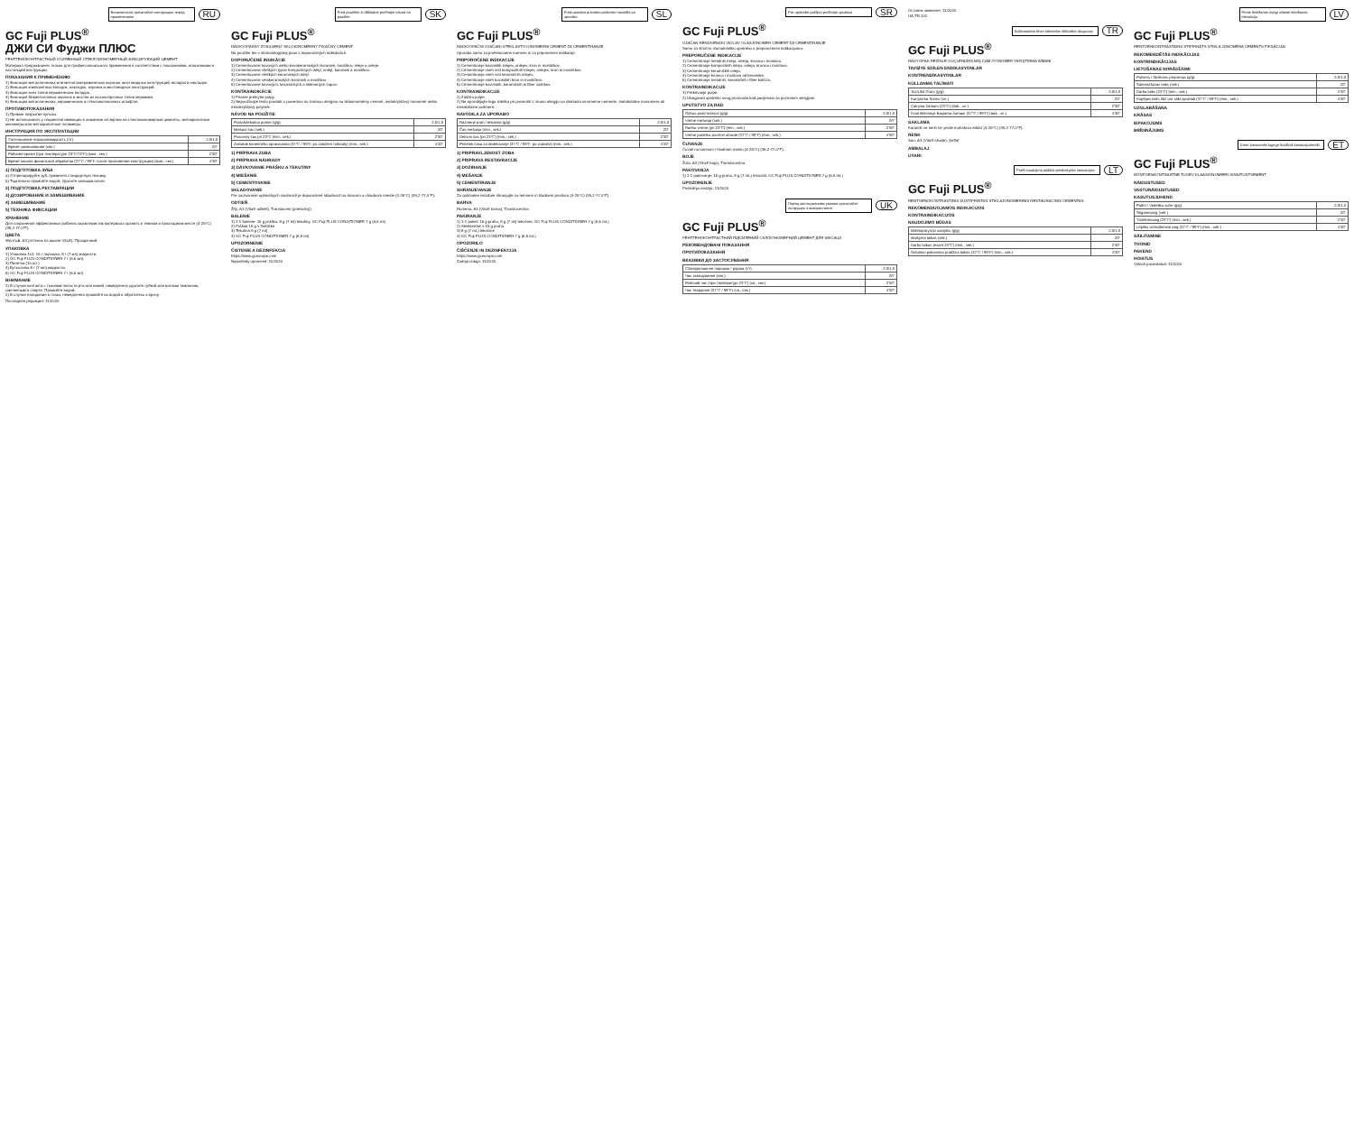Внимательно прочитайте инструкцию перед применением
RU
GC Fuji PLUS<sup>®</sup>
ДЖИ СИ Фуджи ПЛЮС
РЕНТГЕНОКОНТРАСТНЫЙ УСИЛЕННЫЙ СТЕКЛОИОНОМЕРНЫЙ ФИКСИРУЮЩИЙ ЦЕМЕНТ
Материал предназначен только для профессионального применения в соответствии с показаниями, описанными в настоящей инструкции.
ПОКАЗАНИЯ К ПРИМЕНЕНИЮ
1) Фиксация металлических или металлокерамических коронок, мостовидных конструкций, вкладок и накладок.
2) Фиксация композитных вкладок, накладок, коронок и мостовидных конструкций.
3) Фиксация всех типов керамических вкладок.
4) Фиксация безметалловых коронок и мостов из высокопрочных типов керамики.
5) Фиксация металлических, керамических и стекловолоконных штифтов.
ПРОТИВОПОКАЗАНИЯ
1) Прямое покрытие пульпы.
2) Не использовать у пациентов имеющих в анамнезе аллергию на стеклоиономерные цементы, метакрилатные мономеры или метакрилатные полимеры.
ИНСТРУКЦИЯ ПО ЭКСПЛУАТАЦИИ
| Соотношение порошок/жидкость (г/г) | 2,0/1,0 |
| Время замешивания (сек.) | 20" |
| Рабочее время (при температуре 23°C/73°F) (мин., сек.) | 2'30" |
| Время начала финальной обработки (37°C / 99°F, после приложения конструкции) (мин., сек.) | 4'30" |
1) ПОДГОТОВКА ЗУБА
a) Отпрепарируйте зуб, применяя стандартную технику.
b) Тщательно промойте водой. Удалите излишки влаги.
2) ПОДГОТОВКА РЕСТАВРАЦИИ
3) ДОЗИРОВАНИЕ И ЗАМЕШИВАНИЕ
4) ЗАМЕШИВАНИЕ
5) ТЕХНИКА ФИКСАЦИИ
ХРАНЕНИЕ
Для сохранения эффективных рабочих характеристик материала хранить в темном и прохладном месте (4-25°C) (39,2-77,0°F).
ЦВЕТА
Желтый, A3 (оттенок по шкале Vita®), Прозрачный
УПАКОВКА
1) Упаковка 1x1: 15 г порошка, 8 г (7 мл) жидкости.
2) GC Fuji PLUS CONDITIONER 7 г (6,5 мл).
3) Пипетка (10 шт.)
4) Бутылочка 8 г (7 мл) жидкости.
5) GC Fuji PLUS CONDITIONER 7 г (6,5 мл)
ВНИМАНИЕ
1) В случае контакта с тканями полости рта или кожей, немедленно удалите губкой или ватным тампоном, смоченным в спирте. Промойте водой.
2) В случае попадания в глаза, немедленно промойте их водой и обратитесь к врачу.
Последняя редакция: 11/2020
Pred použitím si dôkladne prečítajte návod na použitie
SK
GC Fuji PLUS<sup>®</sup>
RÁDIOOPÁKNY ZOSILNENÝ SKLOIONOMÉRNY FIXAČNÝ CEMENT
Na použitie len v stomatologickej praxi v doporučených indikáciách.
DOPORUČENÉ INDIKÁCIE
1) Cementovanie kovových alebo kovokeramických koruniek, mostíkov, inleje a onleje.
2) Cementovanie všetkých typov kompozitných inlejí, onlejí, koruniek a mostíkov.
3) Cementovanie všetkých keramických inlejí.
4) Cementovanie celokeramických koruniek a mostíkov.
5) Cementovanie kovových, keramických a sklenených čapov.
KONTRAINDIKÁCIE
1) Priame prekrytie pulpy.
2) Nepoužívajte tento produkt u pacientov so známou alergiou na skloionomérny cement, metakrylátový monomér alebo metakrylátový polymér.
NÁVOD NA POUŽITIE
| Prášok/tekutina pomer (g/g) | 2,0/1,0 |
| Miešací čas (sek.) | 20" |
| Pracovný čas pri 23°C (min., sek.) | 2'30" |
| Začiatok konečného opracovania (37°C / 99°F, po založení náhrady) (min., sek.) | 4'30" |
1) PRÍPRAVA ZUBA
2) PRÍPRAVA NÁHRADY
3) DÁVKOVANIE PRÁŠKU A TEKUTINY
4) MIEŠANIE
5) CEMENTOVANIE
SKLADOVANIE
Pre zachovanie optimálnych vlastností je doporučené skladovať na tmavom a chladnom mieste (4-25°C) (39,2-77,0°F).
ODTIEŇ
Žltý, A3 (Vita® odtieň), Translucent (priesvitný)
BALENIE
1) 1-1 balenie: 15 g prášku, 8 g (7 ml) tekutiny, GC Fuji PLUS CONDITIONER 7 g (6,5 ml)
2) Prášok 15 g v fľaštičke
3) Tekutina 8 g (7 ml)
4) GC Fuji PLUS CONDITIONER 7 g (6,5 ml)
UPOZORNENIE
ČISTENIE A DEZINFEKCIA
https://www.gceurope.com
Naposledy upravené: 11/2020
Pred uporabo previdno preberite navodila za uporabo
SL
GC Fuji PLUS<sup>®</sup>
RADIOOPAČNI OJAČANI STEKLASTO IONOMERNI CEMENT ZA CEMENTIRANJE
Uporaba samo za profesionalne namene in za priporočene indikacije.
PRIPOROČENE INDIKACIJE
1) Cementiranje kovinskih inlejev, onlejev, kron in mostičkov.
2) Cementiranje vseh vrst kompozitnih inlejev, onlejev, kron in mostičkov.
3) Cementiranje vseh vrst keramičnih inlejev.
4) Cementiranje vseh kovinskih kron in mostičkov.
5) Cementiranje kovinskih, keramičnih in fiber zatičkov.
KONTRAINDIKACIJE
1) Zaščita pulpe.
2) Ne uporabljajte tega izdelka pri pacientih z znano alergijo na steklasto ionomerne cemente, metakrilatne monomere ali metakrilatne polimere.
NAVODILA ZA UPORABO
| Razmerje prah / tekočina (g/g) | 2,0/1,0 |
| Čas mešanja (min., sek.) | 20" |
| Delovni čas (pri 23°C) (min., sek.) | 2'30" |
| Pričetek časa za obdelovanje (37°C / 99°F, po vstavitvi) (min., sek.) | 4'30" |
1) PRIPRAVLJENOST ZOBA
2) PRIPRAVA RESTAVRACIJE
3) DOZIRANJE
4) MEŠANJE
5) CEMENTIRANJE
SHRANJEVANJE
Za optimalne rezultate shranjujte na temnem in hladnem prostoru (4-25°C) (39,2-77,0°F).
BARVA
Rumena, A3 (Vita® barva), Translucentna
PAKIRANJE
1) 1-1 paket: 15 g prahu, 8 g (7 ml) tekočine, GC Fuji PLUS CONDITIONER 7 g (6,5 mL)
2) Stekleničke s 15 g prahu
3) 8 g (7 mL) tekočine
4) GC Fuji PLUS CONDITIONER 7 g (6,5 mL)
OPOZORILO
ČIŠČENJE IN DEZINFEKCIJA
https://www.gceurope.com
Zadnja izdaja: 11/2020
Pre upotrebe pažljivo pročitajte uputstva
SR
GC Fuji PLUS<sup>®</sup>
OJAČAN RENDGENSKI VIDLJIV GLASJONOMER CEMENT ZA CEMENTIRANJE
Samo za stručnu stomatološku upotrebu u preporučenim indikacijama.
PREPORUČENE INDIKACIJE
1) Cementiranje metalnih inleja, onleja, krunica i mostova.
2) Cementiranje kompozitnih inleja, onleja, krunica i mostova.
3) Cementiranje keramičkih inleja.
4) Cementiranje krunica i mostova od keramike.
5) Cementiranje metalnih, keramičkih i fiber kolčića.
KONTRAINDIKACIJE
1) Prekrivanje pulpe.
2) Izbegavati upotrebu ovog proizvoda kod pacijenata sa poznatom alergijom.
UPUTSTVO ZA RAD
| Odnos prah/ tečnost (g/g) | 2,0/1,0 |
| Vreme mešanja (sek.) | 20" |
| Radno vreme (pri 23°C) (min., sek.) | 2'30" |
| Vreme početka završne obrade (37°C / 99°F) (min., sek.) | 4'30" |
ČUVANJE
Čuvati na tamnom i hladnom mestu (4-25°C) (39,2-77,0°F).
BOJE
Žuta, A3 (Vita® boja), Translucentna
PAKOVANJA
1) 1-1 pakovanje: 15 g praha, 8 g (7 mL) tečnosti, GC Fuji PLUS CONDITIONER 7 g (6,5 mL)
UPOZORENJE
Poslednja revizija: 11/2020
Перед застосуванням уважно прочитайте інструкцію з використання
UK
GC Fuji PLUS<sup>®</sup>
РЕНТГЕНОКОНТРАСТНИЙ ПІДСИЛЕНИЙ СКЛОІОНОМЕРНИЙ ЦЕМЕНТ ДЛЯ ФІКСАЦІЇ
РЕКОМЕНДОВАНІ ПОКАЗАННЯ
ПРОТИПОКАЗАННЯ
ВКАЗІВКИ ДО ЗАСТОСУВАННЯ
| Співвідношення порошок / рідина (г/г) | 2,0/1,0 |
| Час замішування (сек.) | 20" |
| Робочий час (при температурі 23°C) (хв., сек.) | 2'30" |
| Час твердіння (37°C / 99°F) (хв., сек.) | 4'30" |
Останнє змінення: 11/2020
UA.TR.101
Kullanmadan önce talimatları dikkatlice okuyunuz
TR
GC Fuji PLUS<sup>®</sup>
RADYOPAK REZİNLE GÜÇLENDİRİLMİŞ CAM İYONOMER YAPIŞTIRMA SİMANI
TAVSİYE EDİLEN ENDİKASYONLAR
KONTRENDİKASYONLAR
KULLANMA TALİMATI
| Toz/Likit Oranı (g/g) | 2,0/1,0 |
| Karıştırma Süresi (sn.) | 20" |
| Çalışma Zamanı (23°C) (dak., sn.) | 2'30" |
| Final Bitirmeye Başlama Zamanı (37°C / 99°F) (dak., sn.) | 4'30" |
SAKLAMA
Karanlık ve serin bir yerde muhafaza ediniz (4-25°C) (39,2-77,0°F).
RENK
Sarı, A3 (Vita® shade), Şeffaf
AMBALAJ
UYARI
Prieš naudojimą atidžiai perskaitykite instrukcijas
LT
GC Fuji PLUS<sup>®</sup>
RENTGENOKONTRASTINIS SUSTIPRINTAS STIKLAJONOMERINIS RESTAURACINIS CEMENTAS
REKOMENDUOJAMOS INDIKACIJOS
KONTRAINDIKACIJOS
NAUDOJIMO BŪDAS
| Miltelių/skysčio santykis (g/g) | 2,0/1,0 |
| Maišymo laikas (sek.) | 20" |
| Darbo laikas (esant 23°C) (min., sek.) | 2'30" |
| Galutinio poliravimo pradžios laikas (37°C / 99°F) (min., sek.) | 4'30" |
Pirms lietošanas rūpīgi izlasiet lietošanas instrukciju
LV
GC Fuji PLUS<sup>®</sup>
RENTGENKONTRASTAINS STIPRINĀTS STIKLA JONOMĒRA CEMENTS FIKSĀCIJAI
REKOMENDĒTĀS INDIKĀCIJAS
KONTRINDIKĀCIJAS
LIETOŠANAS NORĀDĪJUMI
| Pulveris / šķidrums proporcija (g/g) | 2,0/1,0 |
| Samaisīšanas laiks (sek.) | 20" |
| Darba laiks (23°C) (min., sek.) | 2'30" |
| Kopējais laiks līdz var sākt apstrādi (37°C / 99°F) (min., sek.) | 4'30" |
UZGLABĀŠANA
KRĀSAS
IEPAKOJUMS
BRĪDINĀJUMS
Enne kasutamist lugege hoolikalt kasutusjuhendit
ET
GC Fuji PLUS<sup>®</sup>
RÖNTGENKONTRASTNE TUGEV KLAASIONOMEER KINNITUSTSEMENT
NÄIDUSTUSED
VASTUNÄIDUSTUSED
KASUTUSJUHEND
| Pulbri / Vedeliku suhe (g/g) | 2,0/1,0 |
| Segamisaeg (sek.) | 20" |
| Töötlemisaeg (23°C) (min., sek.) | 2'30" |
| Lõpliku viimistlemise aeg (37°C / 99°F) (min., sek.) | 4'30" |
SÄILITAMINE
TOONID
PAKEND
HOIATUS
Viimati parandatud: 11/2020